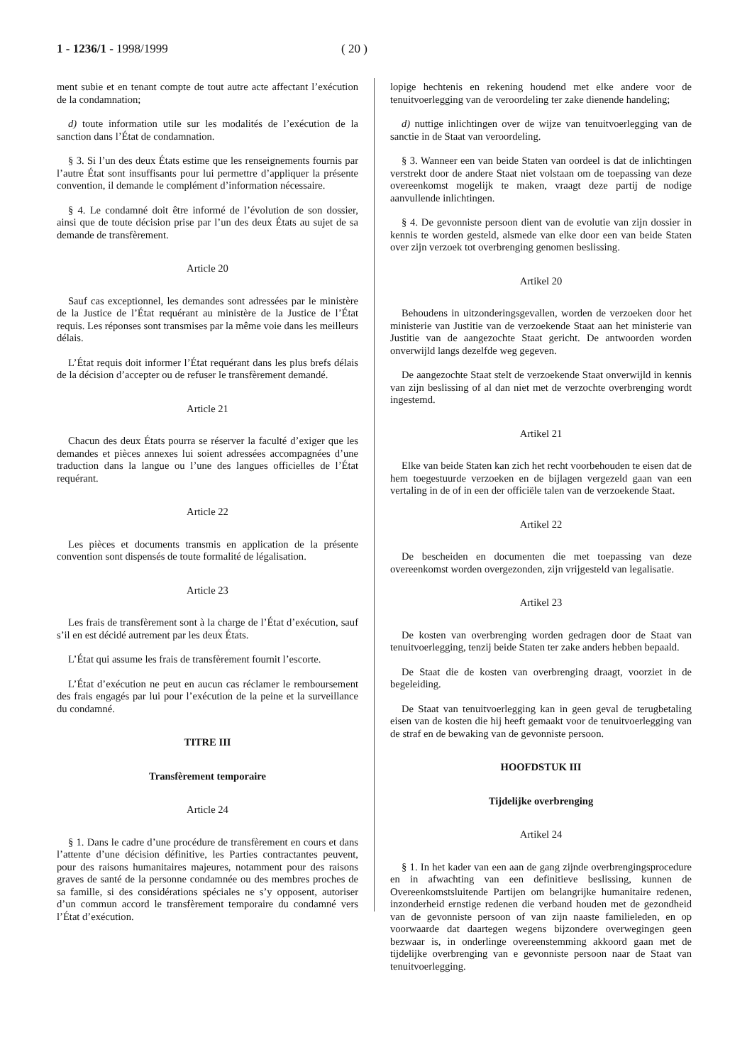1 - 1236/1 - 1998/1999 ( 20 )
ment subie et en tenant compte de tout autre acte affectant l’exécution de la condamnation;
d) toute information utile sur les modalités de l’exécution de la sanction dans l’État de condamnation.
§ 3. Si l’un des deux États estime que les renseignements fournis par l’autre État sont insuffisants pour lui permettre d’appliquer la présente convention, il demande le complément d’information nécessaire.
§ 4. Le condamné doit être informé de l’évolution de son dossier, ainsi que de toute décision prise par l’un des deux États au sujet de sa demande de transfèrement.
Article 20
Sauf cas exceptionnel, les demandes sont adressées par le ministère de la Justice de l’État requérant au ministère de la Justice de l’État requis. Les réponses sont transmises par la même voie dans les meilleurs délais.
L’État requis doit informer l’État requérant dans les plus brefs délais de la décision d’accepter ou de refuser le transfèrement demandé.
Article 21
Chacun des deux États pourra se réserver la faculté d’exiger que les demandes et pièces annexes lui soient adressées accompagnées d’une traduction dans la langue ou l’une des langues officielles de l’État requérant.
Article 22
Les pièces et documents transmis en application de la présente convention sont dispensés de toute formalité de légalisation.
Article 23
Les frais de transfèrement sont à la charge de l’État d’exécution, sauf s’il en est décidé autrement par les deux États.
L’État qui assume les frais de transfèrement fournit l’escorte.
L’État d’exécution ne peut en aucun cas réclamer le remboursement des frais engagés par lui pour l’exécution de la peine et la surveillance du condamné.
TITRE III
Transfèrement temporaire
Article 24
§ 1. Dans le cadre d’une procédure de transfèrement en cours et dans l’attente d’une décision définitive, les Parties contractantes peuvent, pour des raisons humanitaires majeures, notamment pour des raisons graves de santé de la personne condamnée ou des membres proches de sa famille, si des considérations spéciales ne s’y opposent, autoriser d’un commun accord le transfèrement temporaire du condamné vers l’État d’exécution.
lopige hechtenis en rekening houdend met elke andere voor de tenuitvoerlegging van de veroordeling ter zake dienende handeling;
d) nuttige inlichtingen over de wijze van tenuitvoerlegging van de sanctie in de Staat van veroordeling.
§ 3. Wanneer een van beide Staten van oordeel is dat de inlichtingen verstrekt door de andere Staat niet volstaan om de toepassing van deze overeenkomst mogelijk te maken, vraagt deze partij de nodige aanvullende inlichtingen.
§ 4. De gevonniste persoon dient van de evolutie van zijn dossier in kennis te worden gesteld, alsmede van elke door een van beide Staten over zijn verzoek tot overbrenging genomen beslissing.
Artikel 20
Behoudens in uitzonderingsgevallen, worden de verzoeken door het ministerie van Justitie van de verzoekende Staat aan het ministerie van Justitie van de aangezochte Staat gericht. De antwoorden worden onverwijld langs dezelfde weg gegeven.
De aangezochte Staat stelt de verzoekende Staat onverwijld in kennis van zijn beslissing of al dan niet met de verzochte overbrenging wordt ingestemd.
Artikel 21
Elke van beide Staten kan zich het recht voorbehouden te eisen dat de hem toegestuurde verzoeken en de bijlagen vergezeld gaan van een vertaling in de of in een der officiële talen van de verzoekende Staat.
Artikel 22
De bescheiden en documenten die met toepassing van deze overeenkomst worden overgezonden, zijn vrijgesteld van legalisatie.
Artikel 23
De kosten van overbrenging worden gedragen door de Staat van tenuitvoerlegging, tenzij beide Staten ter zake anders hebben bepaald.
De Staat die de kosten van overbrenging draagt, voorziet in de begeleiding.
De Staat van tenuitvoerlegging kan in geen geval de terugbetaling eisen van de kosten die hij heeft gemaakt voor de tenuitvoerlegging van de straf en de bewaking van de gevonniste persoon.
HOOFDSTUK III
Tijdelijke overbrenging
Artikel 24
§ 1. In het kader van een aan de gang zijnde overbrengingsprocedure en in afwachting van een definitieve beslissing, kunnen de Overeenkomstsluitende Partijen om belangrijke humanitaire redenen, inzonderheid ernstige redenen die verband houden met de gezondheid van de gevonniste persoon of van zijn naaste familieleden, en op voorwaarde dat daartegen wegens bijzondere overwegingen geen bezwaar is, in onderlinge overeenstemming akkoord gaan met de tijdelijke overbrenging van e gevonniste persoon naar de Staat van tenuitvoerlegging.